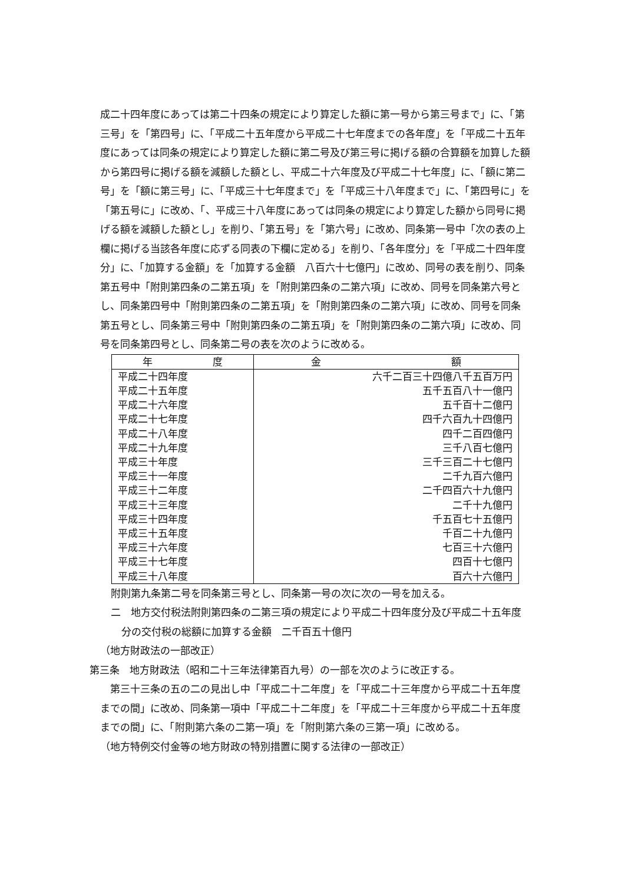成二十四年度にあっては第二十四条の規定により算定した額に第一号から第三号まで」に、「第三号」を「第四号」に、「平成二十五年度から平成二十七年度までの各年度」を「平成二十五年度にあっては同条の規定により算定した額に第二号及び第三号に掲げる額の合算額を加算した額から第四号に掲げる額を減額した額とし、平成二十六年度及び平成二十七年度」に、「額に第二号」を「額に第三号」に、「平成三十七年度まで」を「平成三十八年度まで」に、「第四号に」を「第五号に」に改め、「、平成三十八年度にあっては同条の規定により算定した額から同号に掲げる額を減額した額とし」を削り、「第五号」を「第六号」に改め、同条第一号中「次の表の上欄に掲げる当該各年度に応ずる同表の下欄に定める」を削り、「各年度分」を「平成二十四年度分」に、「加算する金額」を「加算する金額　八百六十七億円」に改め、同号の表を削り、同条第五号中「附則第四条の二第五項」を「附則第四条の二第六項」に改め、同号を同条第六号とし、同条第四号中「附則第四条の二第五項」を「附則第四条の二第六項」に改め、同号を同条第五号とし、同条第三号中「附則第四条の二第五項」を「附則第四条の二第六項」に改め、同号を同条第四号とし、同条第二号の表を次のように改める。
| 年 度 | 金 額 |
| --- | --- |
| 平成二十四年度 | 六千二百三十四億八千五百万円 |
| 平成二十五年度 | 五千五百八十一億円 |
| 平成二十六年度 | 五千百十二億円 |
| 平成二十七年度 | 四千六百九十四億円 |
| 平成二十八年度 | 四千二百四億円 |
| 平成二十九年度 | 三千八百七億円 |
| 平成三十年度 | 三千三百二十七億円 |
| 平成三十一年度 | 二千九百六億円 |
| 平成三十二年度 | 二千四百六十九億円 |
| 平成三十三年度 | 二千十九億円 |
| 平成三十四年度 | 千五百七十五億円 |
| 平成三十五年度 | 千百二十九億円 |
| 平成三十六年度 | 七百三十六億円 |
| 平成三十七年度 | 四百十七億円 |
| 平成三十八年度 | 百六十六億円 |
附則第九条第二号を同条第三号とし、同条第一号の次に次の一号を加える。
二　地方交付税法附則第四条の二第三項の規定により平成二十四年度分及び平成二十五年度分の交付税の総額に加算する金額　二千百五十億円
（地方財政法の一部改正）
第三条　地方財政法（昭和二十三年法律第百九号）の一部を次のように改正する。
第三十三条の五の二の見出し中「平成二十二年度」を「平成二十三年度から平成二十五年度までの間」に改め、同条第一項中「平成二十二年度」を「平成二十三年度から平成二十五年度までの間」に、「附則第六条の二第一項」を「附則第六条の三第一項」に改める。
（地方特例交付金等の地方財政の特別措置に関する法律の一部改正）